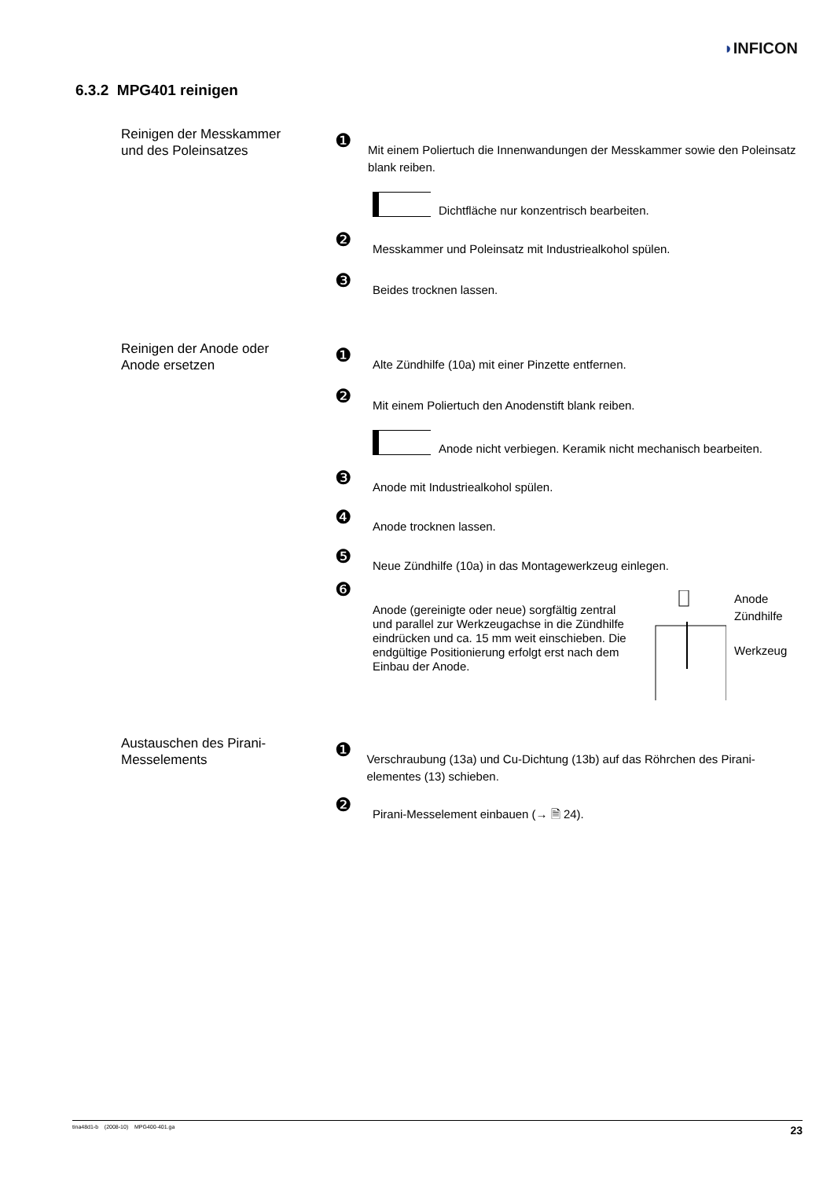◗INFICON
6.3.2 MPG401 reinigen
Reinigen der Messkammer und des Poleinsatzes
❶
Mit einem Poliertuch die Innenwandungen der Messkammer sowie den Poleinsatz blank reiben.
Dichtfläche nur konzentrisch bearbeiten.
❷
Messkammer und Poleinsatz mit Industriealkohol spülen.
❸
Beides trocknen lassen.
Reinigen der Anode oder Anode ersetzen
❶
Alte Zündhilfe (10a) mit einer Pinzette entfernen.
❷
Mit einem Poliertuch den Anodenstift blank reiben.
Anode nicht verbiegen. Keramik nicht mechanisch bearbeiten.
❸
Anode mit Industriealkohol spülen.
❹
Anode trocknen lassen.
❺
Neue Zündhilfe (10a) in das Montagewerkzeug einlegen.
❻
Anode (gereinigte oder neue) sorgfältig zentral und parallel zur Werkzeugachse in die Zündhilfe eindrücken und ca. 15 mm weit einschieben. Die endgültige Positionierung erfolgt erst nach dem Einbau der Anode.
Anode
Zündhilfe
Werkzeug
Austauschen des Pirani-Messelements
❶
Verschraubung (13a) und Cu-Dichtung (13b) auf das Röhrchen des Pirani-elementes (13) schieben.
❷
Pirani-Messelement einbauen (→ 🗎 24).
tina48d1-b (2008-10) MPG400-401.ga 23